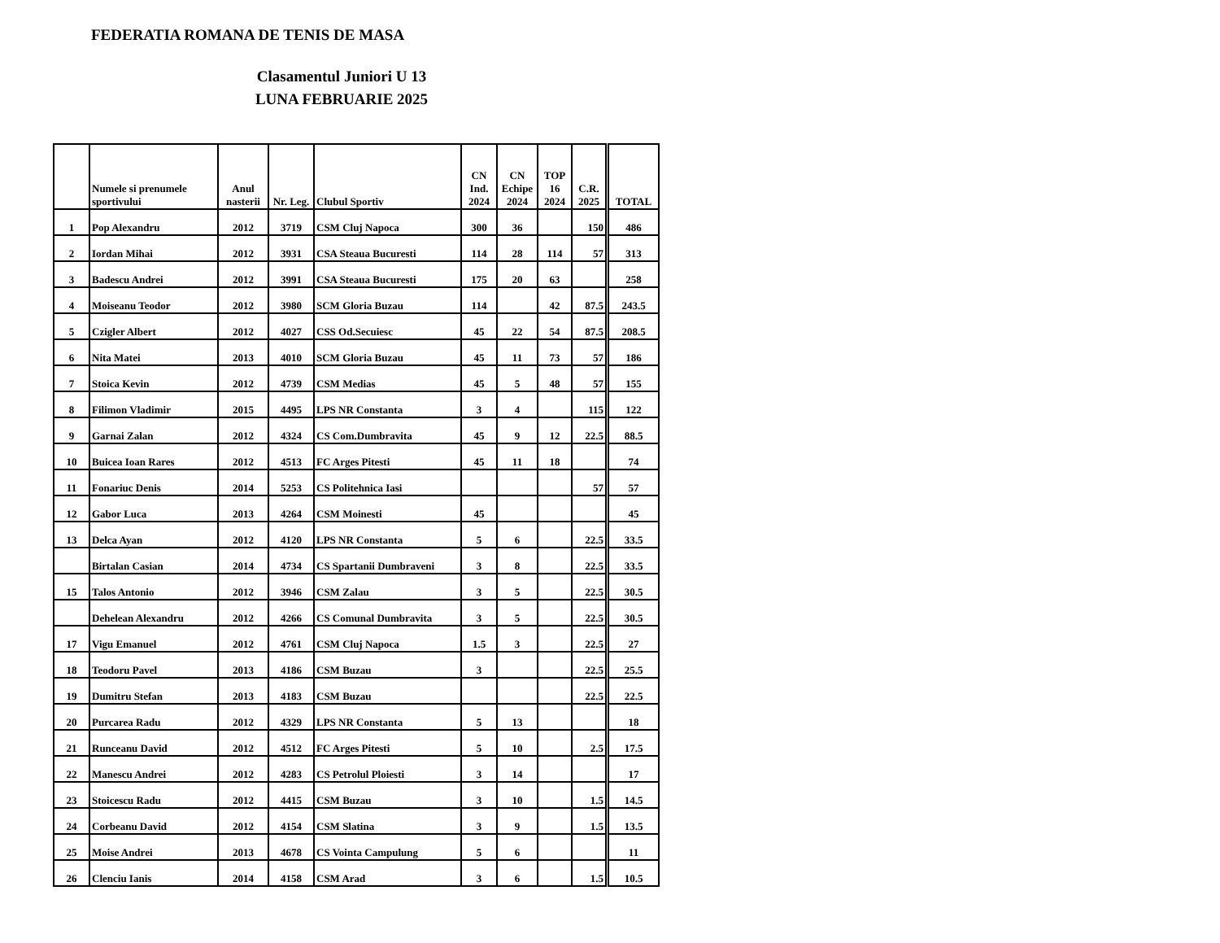FEDERATIA ROMANA DE TENIS DE MASA
Clasamentul Juniori U 13
LUNA FEBRUARIE 2025
| | Numele si prenumele sportivului | Anul nasterii | Nr. Leg. | Clubul Sportiv | CN Ind. 2024 | CN Echipe 2024 | TOP 16 2024 | C.R. 2025 | TOTAL |
| --- | --- | --- | --- | --- | --- | --- | --- | --- | --- |
| 1 | Pop Alexandru | 2012 | 3719 | CSM Cluj Napoca | 300 | 36 | | 150 | 486 |
| 2 | Iordan Mihai | 2012 | 3931 | CSA Steaua Bucuresti | 114 | 28 | 114 | 57 | 313 |
| 3 | Badescu Andrei | 2012 | 3991 | CSA Steaua Bucuresti | 175 | 20 | 63 | | 258 |
| 4 | Moiseanu Teodor | 2012 | 3980 | SCM Gloria Buzau | 114 | | 42 | 87.5 | 243.5 |
| 5 | Czigler Albert | 2012 | 4027 | CSS Od.Secuiesc | 45 | 22 | 54 | 87.5 | 208.5 |
| 6 | Nita Matei | 2013 | 4010 | SCM Gloria Buzau | 45 | 11 | 73 | 57 | 186 |
| 7 | Stoica Kevin | 2012 | 4739 | CSM Medias | 45 | 5 | 48 | 57 | 155 |
| 8 | Filimon Vladimir | 2015 | 4495 | LPS NR Constanta | 3 | 4 | | 115 | 122 |
| 9 | Garnai Zalan | 2012 | 4324 | CS Com.Dumbravita | 45 | 9 | 12 | 22.5 | 88.5 |
| 10 | Buicea Ioan Rares | 2012 | 4513 | FC Arges Pitesti | 45 | 11 | 18 | | 74 |
| 11 | Fonariuc Denis | 2014 | 5253 | CS Politehnica Iasi | | | | 57 | 57 |
| 12 | Gabor Luca | 2013 | 4264 | CSM Moinesti | 45 | | | | 45 |
| 13 | Delca Ayan | 2012 | 4120 | LPS NR Constanta | 5 | 6 | | 22.5 | 33.5 |
| | Birtalan Casian | 2014 | 4734 | CS Spartanii Dumbraveni | 3 | 8 | | 22.5 | 33.5 |
| 15 | Talos Antonio | 2012 | 3946 | CSM Zalau | 3 | 5 | | 22.5 | 30.5 |
| | Dehelean Alexandru | 2012 | 4266 | CS Comunal Dumbravita | 3 | 5 | | 22.5 | 30.5 |
| 17 | Vigu Emanuel | 2012 | 4761 | CSM Cluj Napoca | 1.5 | 3 | | 22.5 | 27 |
| 18 | Teodoru Pavel | 2013 | 4186 | CSM Buzau | 3 | | | 22.5 | 25.5 |
| 19 | Dumitru Stefan | 2013 | 4183 | CSM Buzau | | | | 22.5 | 22.5 |
| 20 | Purcarea Radu | 2012 | 4329 | LPS NR Constanta | 5 | 13 | | | 18 |
| 21 | Runceanu David | 2012 | 4512 | FC Arges Pitesti | 5 | 10 | | 2.5 | 17.5 |
| 22 | Manescu Andrei | 2012 | 4283 | CS Petrolul Ploiesti | 3 | 14 | | | 17 |
| 23 | Stoicescu Radu | 2012 | 4415 | CSM Buzau | 3 | 10 | | 1.5 | 14.5 |
| 24 | Corbeanu David | 2012 | 4154 | CSM Slatina | 3 | 9 | | 1.5 | 13.5 |
| 25 | Moise Andrei | 2013 | 4678 | CS Vointa Campulung | 5 | 6 | | | 11 |
| 26 | Clenciu Ianis | 2014 | 4158 | CSM Arad | 3 | 6 | | 1.5 | 10.5 |